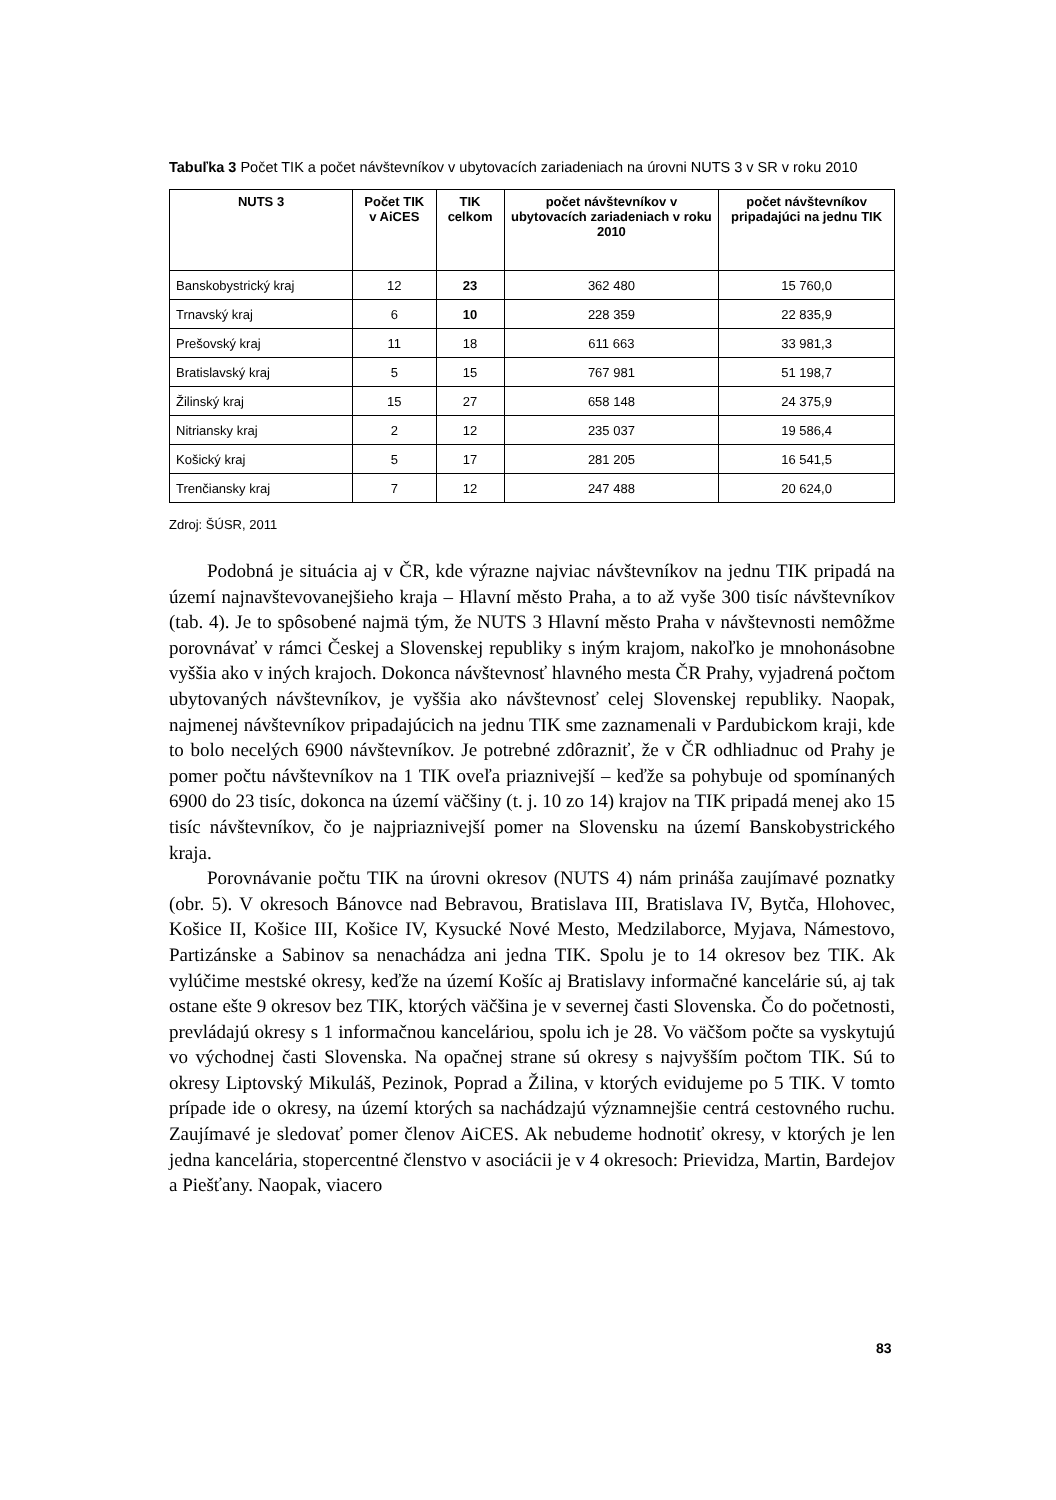Tabuľka 3 Počet TIK a počet návštevníkov v ubytovacích zariadeniach na úrovni NUTS 3 v SR v roku 2010
| NUTS 3 | Počet TIK v AiCES | TIK celkom | počet návštevníkov v ubytovacích zariadeniach v roku 2010 | počet návštevníkov pripadajúci na jednu TIK |
| --- | --- | --- | --- | --- |
| Banskobystrický kraj | 12 | 23 | 362 480 | 15 760,0 |
| Trnavský kraj | 6 | 10 | 228 359 | 22 835,9 |
| Prešovský kraj | 11 | 18 | 611 663 | 33 981,3 |
| Bratislavský kraj | 5 | 15 | 767 981 | 51 198,7 |
| Žilinský kraj | 15 | 27 | 658 148 | 24 375,9 |
| Nitriansky kraj | 2 | 12 | 235 037 | 19 586,4 |
| Košický kraj | 5 | 17 | 281 205 | 16 541,5 |
| Trenčiansky kraj | 7 | 12 | 247 488 | 20 624,0 |
Zdroj: ŠÚSR, 2011
Podobná je situácia aj v ČR, kde výrazne najviac návštevníkov na jednu TIK pripadá na území najnavštevovanejšieho kraja – Hlavní město Praha, a to až vyše 300 tisíc návštevníkov (tab. 4). Je to spôsobené najmä tým, že NUTS 3 Hlavní město Praha v návštevnosti nemôžme porovnávať v rámci Českej a Slovenskej republiky s iným krajom, nakoľko je mnohonásobne vyššia ako v iných krajoch. Dokonca návštevnosť hlavného mesta ČR Prahy, vyjadrená počtom ubytovaných návštevníkov, je vyššia ako návštevnosť celej Slovenskej republiky. Naopak, najmenej návštevníkov pripadajúcich na jednu TIK sme zaznamenali v Pardubickom kraji, kde to bolo necelých 6900 návštevníkov. Je potrebné zdôrazniť, že v ČR odhliadnuc od Prahy je pomer počtu návštevníkov na 1 TIK oveľa priaznivejší – keďže sa pohybuje od spomínaných 6900 do 23 tisíc, dokonca na území väčšiny (t. j. 10 zo 14) krajov na TIK pripadá menej ako 15 tisíc návštevníkov, čo je najpriaznivejší pomer na Slovensku na území Banskobystrického kraja.
Porovnávanie počtu TIK na úrovni okresov (NUTS 4) nám prináša zaujímavé poznatky (obr. 5). V okresoch Bánovce nad Bebravou, Bratislava III, Bratislava IV, Bytča, Hlohovec, Košice II, Košice III, Košice IV, Kysucké Nové Mesto, Medzilaborce, Myjava, Námestovo, Partizánske a Sabinov sa nenachádza ani jedna TIK. Spolu je to 14 okresov bez TIK. Ak vylúčime mestské okresy, keďže na území Košíc aj Bratislavy informačné kancelárie sú, aj tak ostane ešte 9 okresov bez TIK, ktorých väčšina je v severnej časti Slovenska. Čo do početnosti, prevládajú okresy s 1 informačnou kanceláriou, spolu ich je 28. Vo väčšom počte sa vyskytujú vo východnej časti Slovenska. Na opačnej strane sú okresy s najvyšším počtom TIK. Sú to okresy Liptovský Mikuláš, Pezinok, Poprad a Žilina, v ktorých evidujeme po 5 TIK. V tomto prípade ide o okresy, na území ktorých sa nachádzajú významnejšie centrá cestovného ruchu. Zaujímavé je sledovať pomer členov AiCES. Ak nebudeme hodnotiť okresy, v ktorých je len jedna kancelária, stopercentné členstvo v asociácii je v 4 okresoch: Prievidza, Martin, Bardejov a Piešťany. Naopak, viacero
83